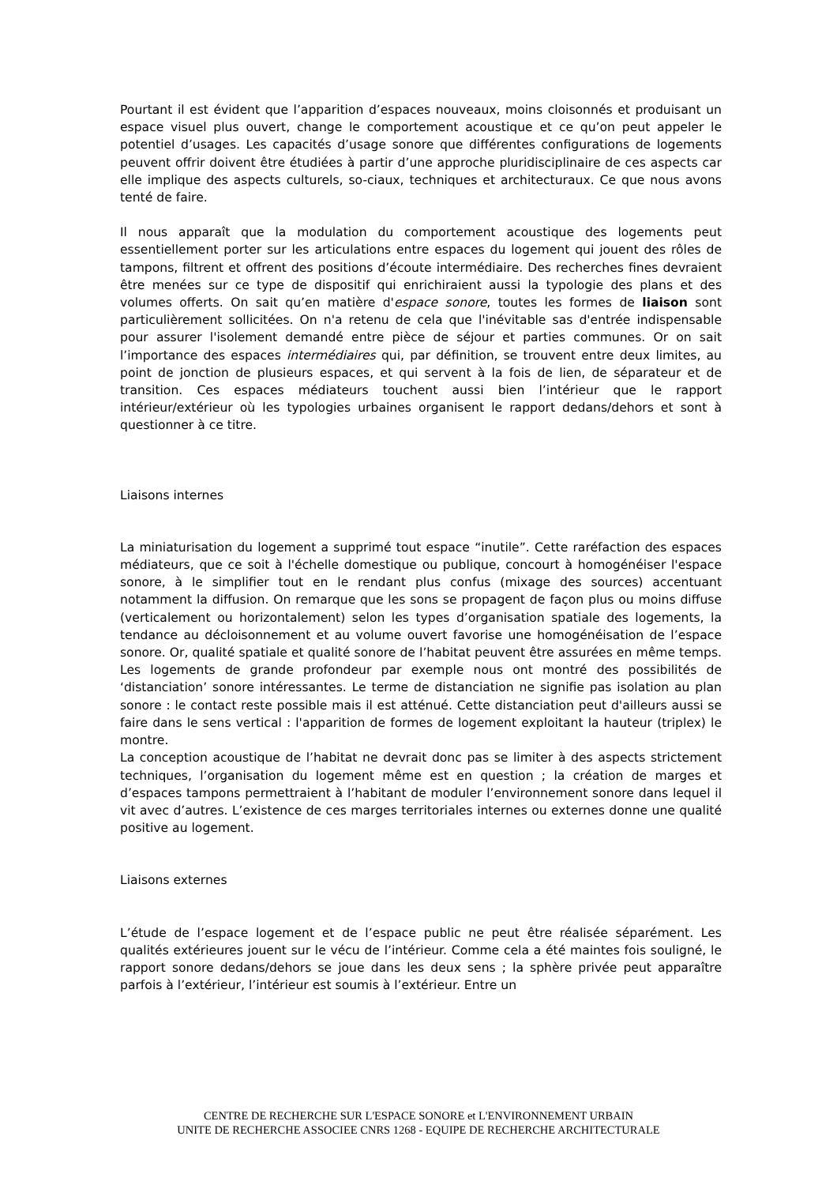Pourtant il est évident que l’apparition d’espaces nouveaux, moins cloisonnés et produisant un espace visuel plus ouvert, change le comportement acoustique et ce qu’on peut appeler le potentiel d’usages. Les capacités d’usage sonore que différentes configurations de logements peuvent offrir doivent être étudiées à partir d’une approche pluridisciplinaire de ces aspects car elle implique des aspects culturels, so-ciaux, techniques et architecturaux. Ce que nous avons tenté de faire.
Il nous apparaît que la modulation du comportement acoustique des logements peut essentiellement porter sur les articulations entre espaces du logement qui jouent des rôles de tampons, filtrent et offrent des positions d’écoute intermédiaire. Des recherches fines devraient être menées sur ce type de dispositif qui enrichiraient aussi la typologie des plans et des volumes offerts. On sait qu’en matière d'espace sonore, toutes les formes de liaison sont particulièrement sollicitées. On n'a retenu de cela que l'inévitable sas d'entrée indispensable pour assurer l'isolement demandé entre pièce de séjour et parties communes. Or on sait l’importance des espaces intermédiaires qui, par définition, se trouvent entre deux limites, au point de jonction de plusieurs espaces, et qui servent à la fois de lien, de séparateur et de transition. Ces espaces médiateurs touchent aussi bien l’intérieur que le rapport intérieur/extérieur où les typologies urbaines organisent le rapport dedans/dehors et sont à questionner à ce titre.
Liaisons internes
La miniaturisation du logement a supprimé tout espace “inutile”. Cette raréfaction des espaces médiateurs, que ce soit à l'échelle domestique ou publique, concourt à homogénéiser l'espace sonore, à le simplifier tout en le rendant plus confus (mixage des sources) accentuant notamment la diffusion. On remarque que les sons se propagent de façon plus ou moins diffuse (verticalement ou horizontalement) selon les types d’organisation spatiale des logements, la tendance au décloisonnement et au volume ouvert favorise une homogénéisation de l’espace sonore. Or, qualité spatiale et qualité sonore de l’habitat peuvent être assurées en même temps. Les logements de grande profondeur par exemple nous ont montré des possibilités de ‘distanciation’ sonore intéressantes. Le terme de distanciation ne signifie pas isolation au plan sonore : le contact reste possible mais il est atténué. Cette distanciation peut d'ailleurs aussi se faire dans le sens vertical : l'apparition de formes de logement exploitant la hauteur (triplex) le montre.
La conception acoustique de l’habitat ne devrait donc pas se limiter à des aspects strictement techniques, l’organisation du logement même est en question ; la création de marges et d’espaces tampons permettraient à l’habitant de moduler l’environnement sonore dans lequel il vit avec d’autres. L’existence de ces marges territoriales internes ou externes donne une qualité positive au logement.
Liaisons externes
L’étude de l’espace logement et de l’espace public ne peut être réalisée séparément. Les qualités extérieures jouent sur le vécu de l’intérieur. Comme cela a été maintes fois souligné, le rapport sonore dedans/dehors se joue dans les deux sens ; la sphère privée peut apparaître parfois à l’extérieur, l’intérieur est soumis à l’extérieur. Entre un
CENTRE DE RECHERCHE SUR L'ESPACE SONORE et L'ENVIRONNEMENT URBAIN
UNITE DE RECHERCHE ASSOCIEE CNRS 1268 - EQUIPE DE RECHERCHE ARCHITECTURALE